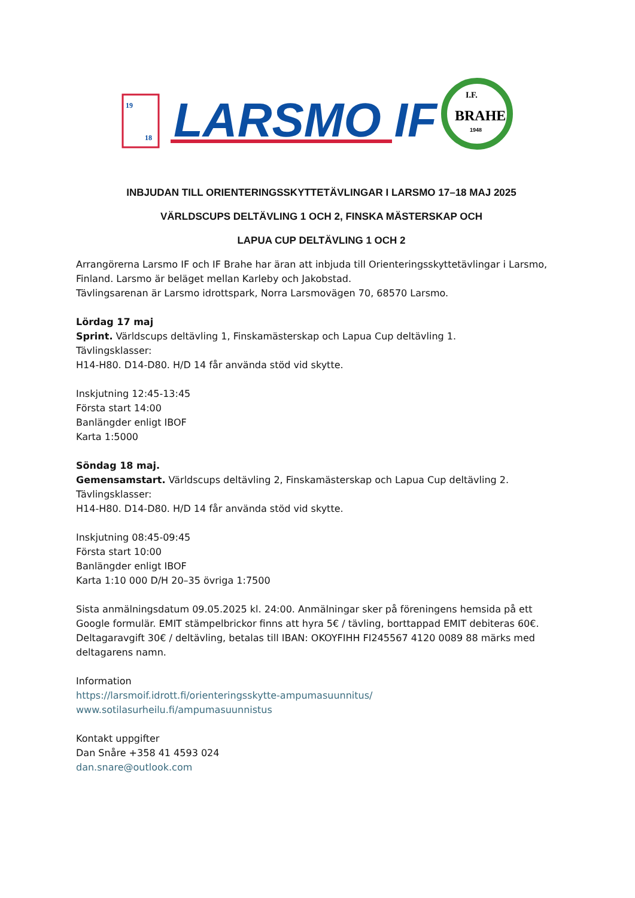19
18
LARSMO IF
I.F.
BRAHE
1948
INBJUDAN TILL ORIENTERINGSSKYTTETÄVLINGAR I LARSMO 17–18 MAJ 2025
VÄRLDSCUPS DELTÄVLING 1 OCH 2, FINSKA MÄSTERSKAP OCH
LAPUA CUP DELTÄVLING 1 OCH 2
Arrangörerna Larsmo IF och IF Brahe har äran att inbjuda till Orienteringsskyttetävlingar i Larsmo, Finland. Larsmo är beläget mellan Karleby och Jakobstad.
Tävlingsarenan är Larsmo idrottspark, Norra Larsmovägen 70, 68570 Larsmo.
Lördag 17 maj
Sprint. Världscups deltävling 1, Finskamästerskap och Lapua Cup deltävling 1.
Tävlingsklasser:
H14-H80. D14-D80. H/D 14 får använda stöd vid skytte.
Inskjutning 12:45-13:45
Första start 14:00
Banlängder enligt IBOF
Karta 1:5000
Söndag 18 maj.
Gemensamstart. Världscups deltävling 2, Finskamästerskap och Lapua Cup deltävling 2.
Tävlingsklasser:
H14-H80. D14-D80. H/D 14 får använda stöd vid skytte.
Inskjutning 08:45-09:45
Första start 10:00
Banlängder enligt IBOF
Karta 1:10 000 D/H 20–35 övriga 1:7500
Sista anmälningsdatum 09.05.2025 kl. 24:00. Anmälningar sker på föreningens hemsida på ett Google formulär. EMIT stämpelbrickor finns att hyra 5€ / tävling, borttappad EMIT debiteras 60€. Deltagaravgift 30€ / deltävling, betalas till IBAN: OKOYFIHH FI245567 4120 0089 88 märks med deltagarens namn.
Information
https://larsmoif.idrott.fi/orienteringsskytte-ampumasuunnitus/
www.sotilasurheilu.fi/ampumasuunnistus
Kontakt uppgifter
Dan Snåre +358 41 4593 024
dan.snare@outlook.com